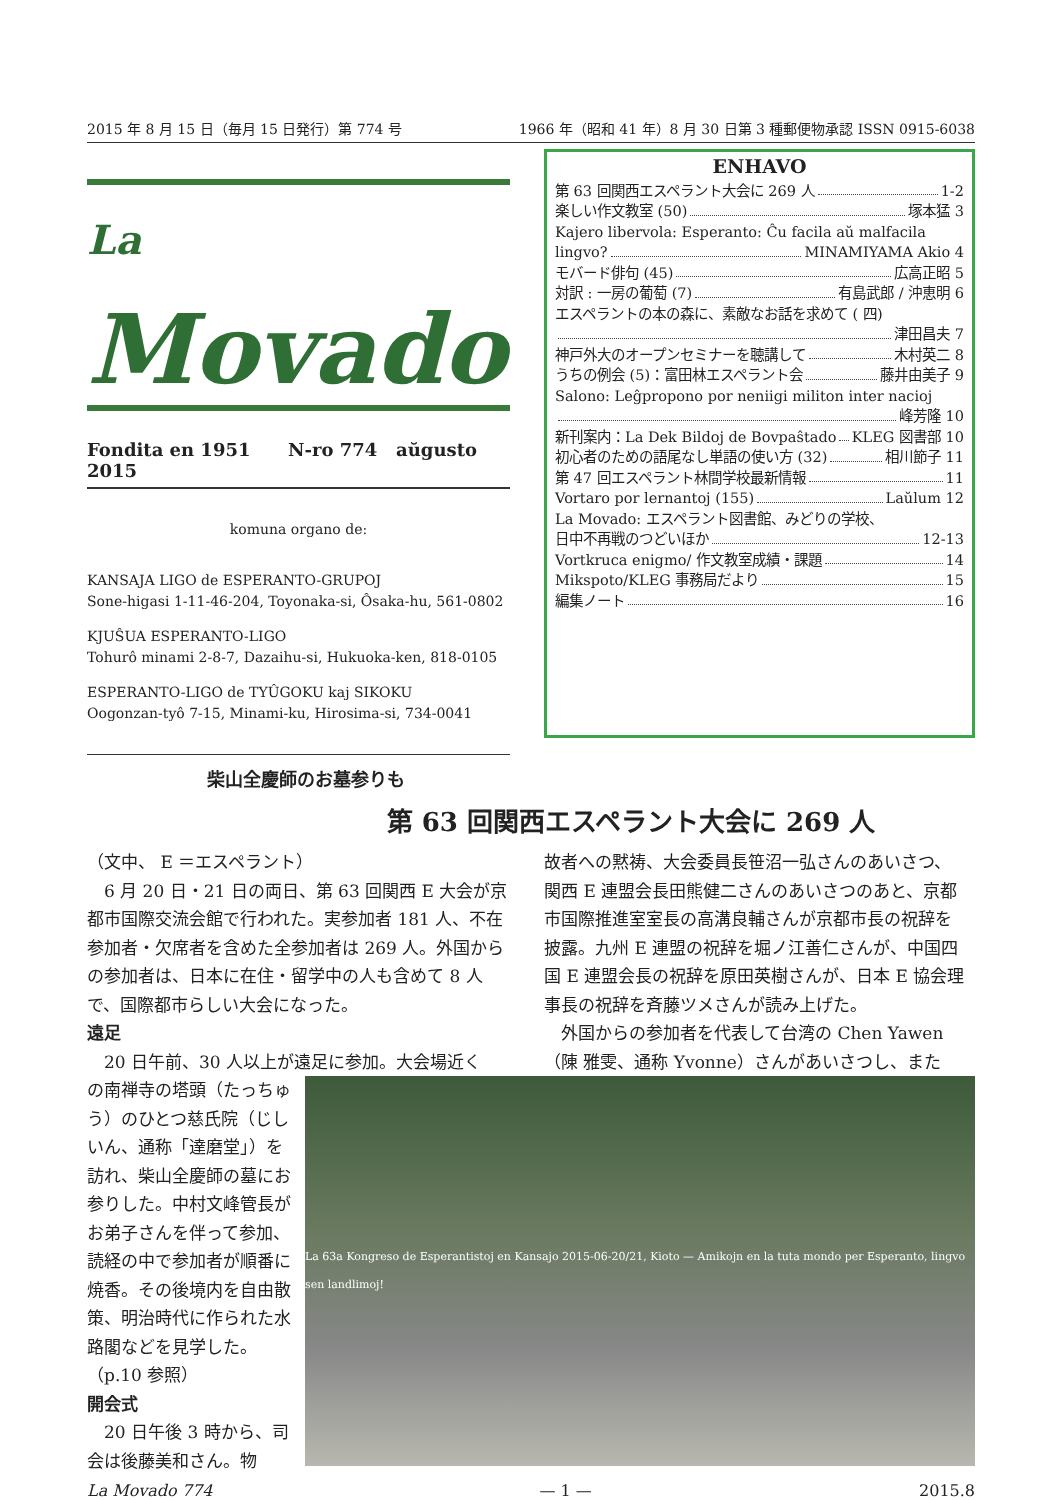2015 年 8 月 15 日（毎月 15 日発行）第 774 号 1966 年（昭和 41 年）8 月 30 日第 3 種郵便物承認 ISSN 0915-6038
La Movado
Fondita en 1951 N-ro 774 aŭgusto 2015
komuna organo de:
KANSAJA LIGO de ESPERANTO-GRUPOJ
Sone-higasi 1-11-46-204, Toyonaka-si, Ôsaka-hu, 561-0802
KJUŜUA ESPERANTO-LIGO
Tohurô minami 2-8-7, Dazaihu-si, Hukuoka-ken, 818-0105
ESPERANTO-LIGO de TYÛGOKU kaj SIKOKU
Oogonzan-tyô 7-15, Minami-ku, Hirosima-si, 734-0041
ENHAVO
第 63 回関西エスペラント大会に 269 人 1-2
楽しい作文教室 (50) 塚本猛 3
Kajero libervola: Esperanto: Ĉu facila aŭ malfacila
lingvo? MINAMIYAMA Akio 4
モバード俳句 (45) 広高正昭 5
対訳 : 一房の葡萄 (7) 有島武郎 / 沖恵明 6
エスペラントの本の森に、素敵なお話を求めて ( 四)
津田昌夫 7
神戸外大のオープンセミナーを聴講して 木村英二 8
うちの例会 (5)：富田林エスペラント会 藤井由美子 9
Salono: Leĝpropono por neniigi militon inter nacioj
峰芳隆 10
新刊案内：La Dek Bildoj de Bovpaŝtado KLEG 図書部 10
初心者のための語尾なし単語の使い方 (32) 相川節子 11
第 47 回エスペラント林間学校最新情報 11
Vortaro por lernantoj (155) Laŭlum 12
La Movado: エスペラント図書館、みどりの学校、
日中不再戦のつどいほか 12-13
Vortkruca enigmo/ 作文教室成績・課題 14
Mikspoto/KLEG 事務局だより 15
編集ノート 16
柴山全慶師のお墓参りも
第 63 回関西エスペラント大会に 269 人
（文中、 E ＝エスペラント）
　6 月 20 日・21 日の両日、第 63 回関西 E 大会が京都市国際交流会館で行われた。実参加者 181 人、不在参加者・欠席者を含めた全参加者は 269 人。外国からの参加者は、日本に在住・留学中の人も含めて 8 人で、国際都市らしい大会になった。
遠足
　20 日午前、30 人以上が遠足に参加。大会場近く
故者への黙祷、大会委員長笹沼一弘さんのあいさつ、関西 E 連盟会長田熊健二さんのあいさつのあと、京都市国際推進室室長の高溝良輔さんが京都市長の祝辞を披露。九州 E 連盟の祝辞を堀ノ江善仁さんが、中国四国 E 連盟会長の祝辞を原田英樹さんが、日本 E 協会理事長の祝辞を斉藤ツメさんが読み上げた。
　外国からの参加者を代表して台湾の Chen Yawen（陳 雅雯、通称 Yvonne）さんがあいさつし、また
La 63a Kongreso de Esperantistoj en Kansajo 2015-06-20/21, Kioto — Amikojn en la tuta mondo per Esperanto, lingvo sen landlimoj!
の南禅寺の塔頭（たっちゅう）のひとつ慈氏院（じしいん、通称「達磨堂」）を訪れ、柴山全慶師の墓にお参りした。中村文峰管長がお弟子さんを伴って参加、読経の中で参加者が順番に焼香。その後境内を自由散策、明治時代に作られた水路閣などを見学した。（p.10 参照）
開会式
　20 日午後 3 時から、司会は後藤美和さん。物
La Movado 774 — 1 — 2015.8